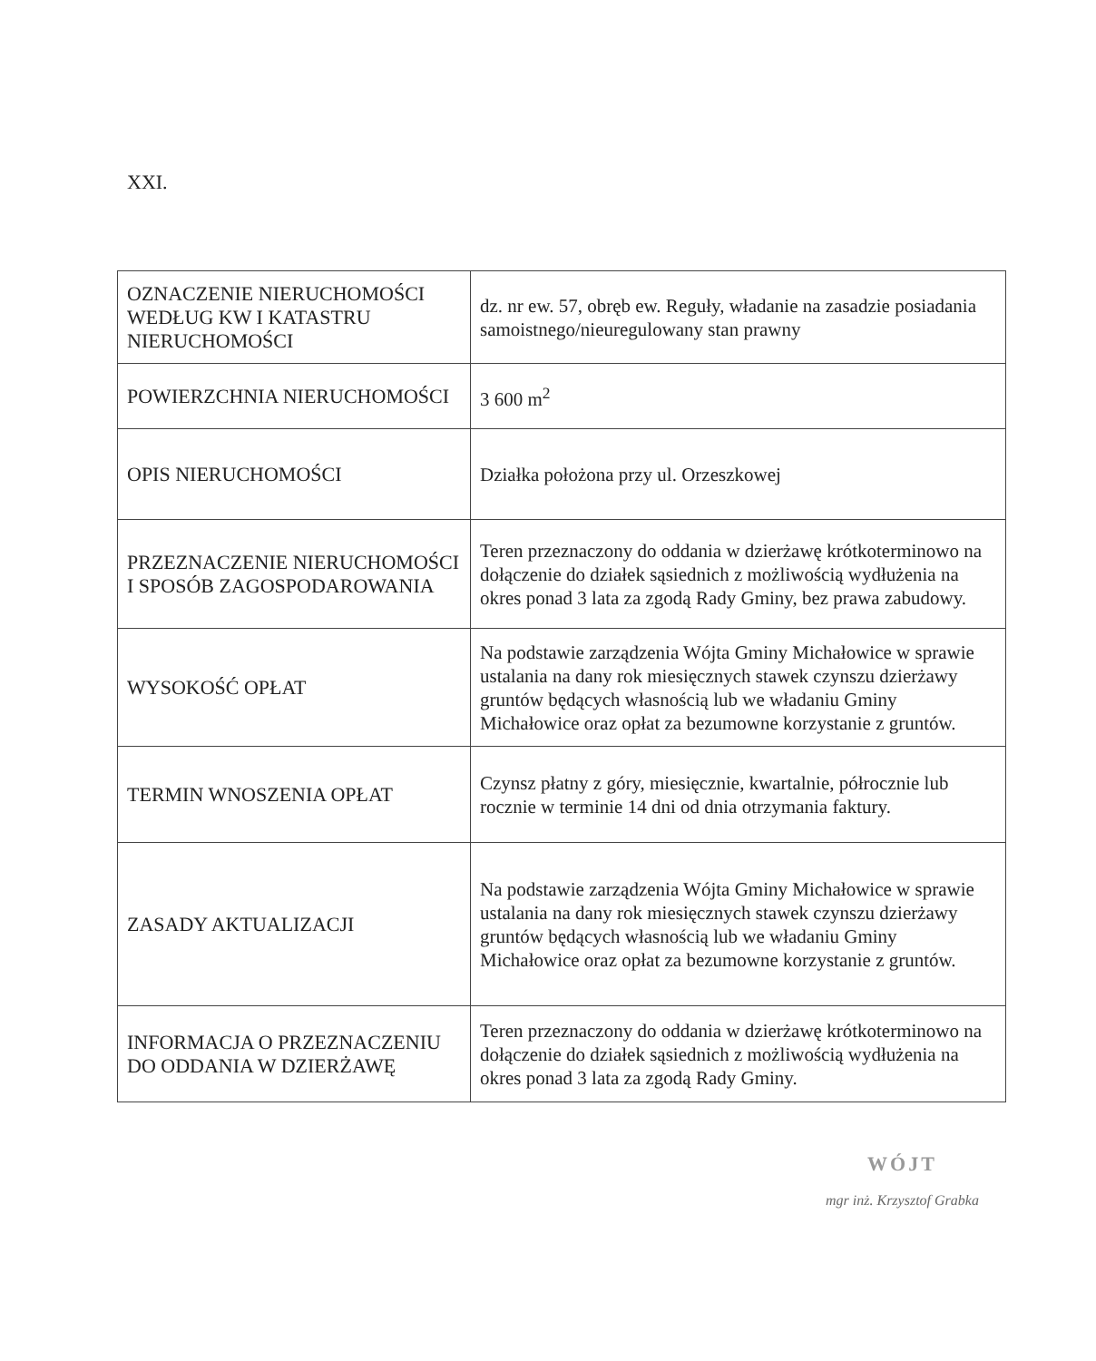XXI.
| OZNACZENIE NIERUCHOMOŚCI WEDŁUG KW I KATASTRU NIERUCHOMOŚCI | dz. nr ew. 57, obręb ew. Reguły, władanie na zasadzie posiadania samoistnego/nieuregulowany stan prawny |
| POWIERZCHNIA NIERUCHOMOŚCI | 3 600 m<sup>2</sup> |
| OPIS NIERUCHOMOŚCI | Działka położona przy ul. Orzeszkowej |
| PRZEZNACZENIE NIERUCHOMOŚCI I SPOSÓB ZAGOSPODAROWANIA | Teren przeznaczony do oddania w dzierżawę krótkoterminowo na dołączenie do działek sąsiednich z możliwością wydłużenia na okres ponad 3 lata za zgodą Rady Gminy, bez prawa zabudowy. |
| WYSOKOŚĆ OPŁAT | Na podstawie zarządzenia Wójta Gminy Michałowice w sprawie ustalania na dany rok miesięcznych stawek czynszu dzierżawy gruntów będących własnością lub we władaniu Gminy Michałowice oraz opłat za bezumowne korzystanie z gruntów. |
| TERMIN WNOSZENIA OPŁAT | Czynsz płatny z góry, miesięcznie, kwartalnie, półrocznie lub rocznie w terminie 14 dni od dnia otrzymania faktury. |
| ZASADY AKTUALIZACJI | Na podstawie zarządzenia Wójta Gminy Michałowice w sprawie ustalania na dany rok miesięcznych stawek czynszu dzierżawy gruntów będących własnością lub we władaniu Gminy Michałowice oraz opłat za bezumowne korzystanie z gruntów. |
| INFORMACJA O PRZEZNACZENIU DO ODDANIA W DZIERŻAWĘ | Teren przeznaczony do oddania w dzierżawę krótkoterminowo na dołączenie do działek sąsiednich z możliwością wydłużenia na okres ponad 3 lata za zgodą Rady Gminy. |
WÓJT
mgr inż. Krzysztof Grabka